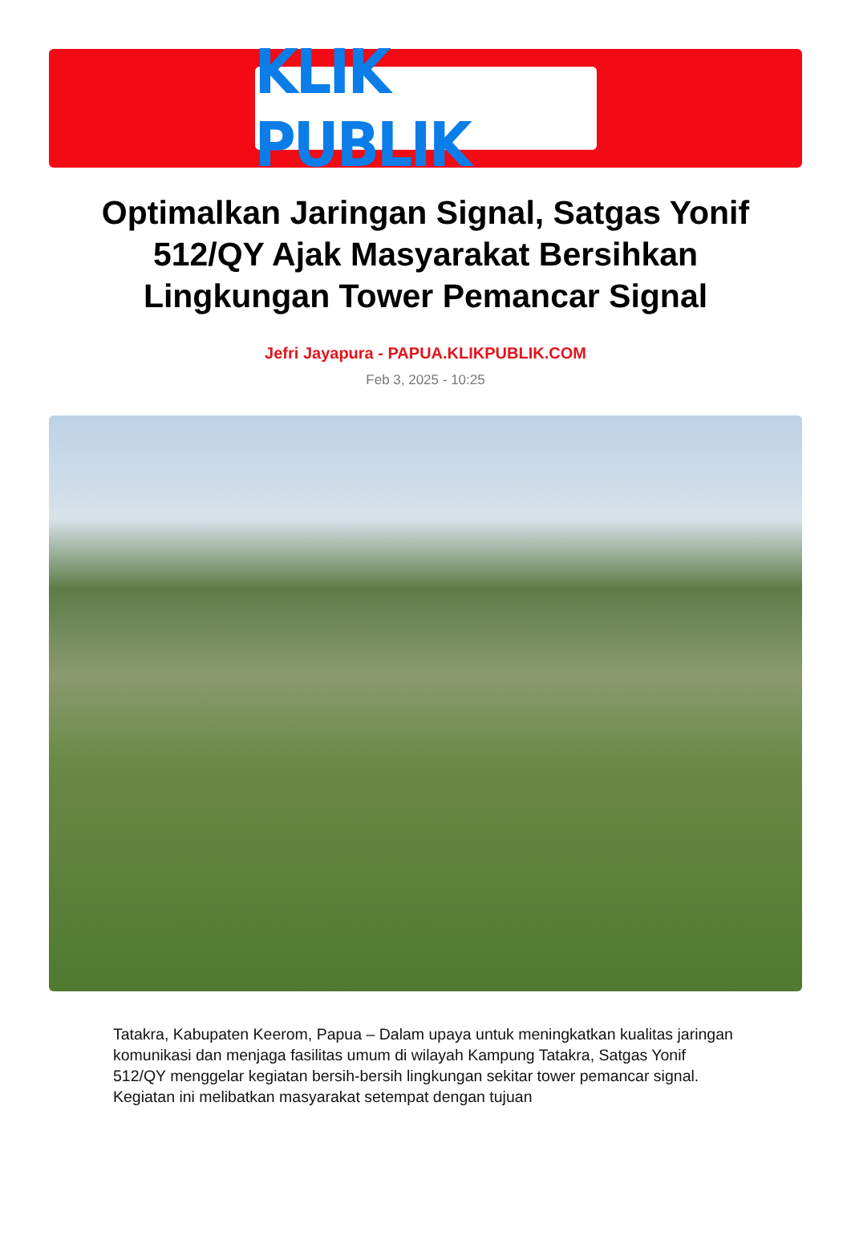KLIK PUBLIK
Optimalkan Jaringan Signal, Satgas Yonif 512/QY Ajak Masyarakat Bersihkan Lingkungan Tower Pemancar Signal
Jefri Jayapura - PAPUA.KLIKPUBLIK.COM
Feb 3, 2025 - 10:25
Tatakra, Kabupaten Keerom, Papua – Dalam upaya untuk meningkatkan kualitas jaringan komunikasi dan menjaga fasilitas umum di wilayah Kampung Tatakra, Satgas Yonif 512/QY menggelar kegiatan bersih-bersih lingkungan sekitar tower pemancar signal. Kegiatan ini melibatkan masyarakat setempat dengan tujuan